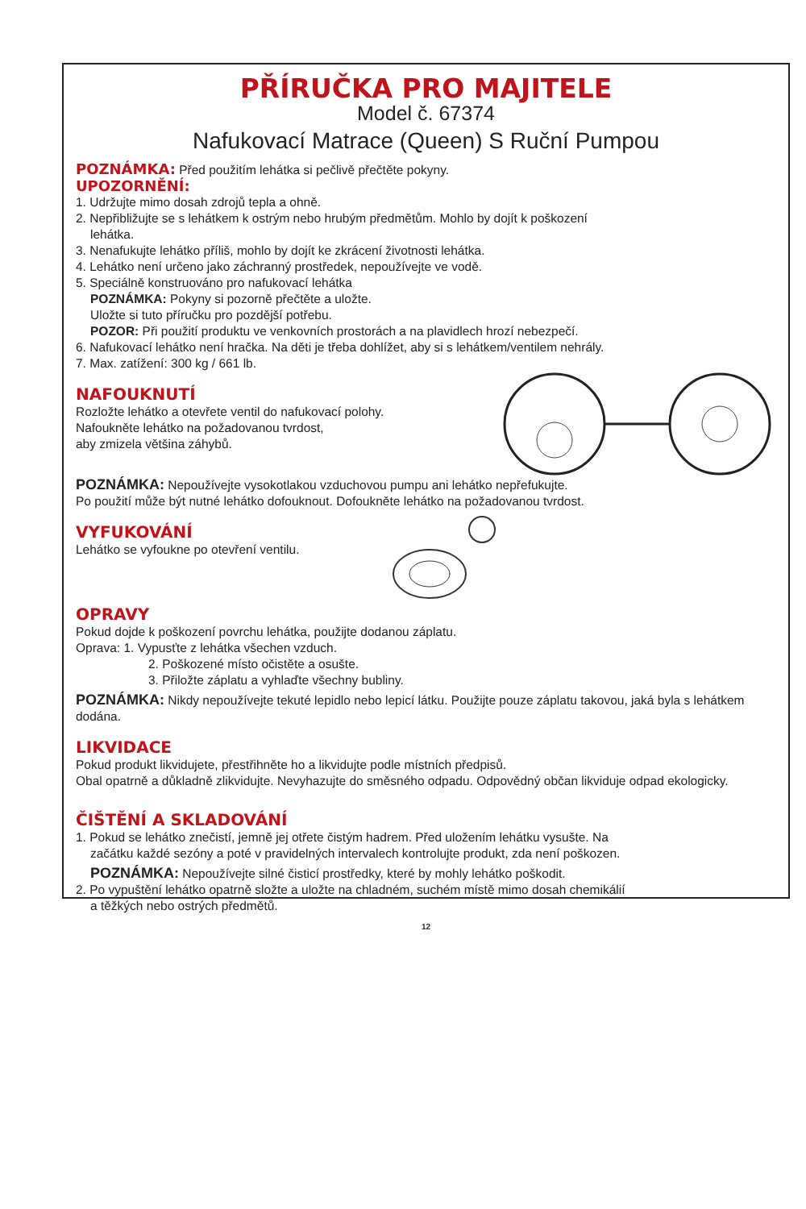PŘÍRUČKA PRO MAJITELE
Model č. 67374
Nafukovací Matrace (Queen) S Ruční Pumpou
POZNÁMKA: Před použitím lehátka si pečlivě přečtěte pokyny.
UPOZORNĚNÍ:
1. Udržujte mimo dosah zdrojů tepla a ohně.
2. Nepřibližujte se s lehátkem k ostrým nebo hrubým předmětům. Mohlo by dojít k poškození
lehátka.
3. Nenafukujte lehátko příliš, mohlo by dojít ke zkrácení životnosti lehátka.
4. Lehátko není určeno jako záchranný prostředek, nepoužívejte ve vodě.
5. Speciálně konstruováno pro nafukovací lehátka
POZNÁMKA: Pokyny si pozorně přečtěte a uložte.
Uložte si tuto příručku pro pozdější potřebu.
POZOR: Při použití produktu ve venkovních prostorách a na plavidlech hrozí nebezpečí.
6. Nafukovací lehátko není hračka. Na děti je třeba dohlížet, aby si s lehátkem/ventilem nehrály.
7. Max. zatížení: 300 kg / 661 lb.
NAFOUKNUTÍ
Rozložte lehátko a otevřete ventil do nafukovací polohy.
Nafoukněte lehátko na požadovanou tvrdost,
aby zmizela většina záhybů.
POZNÁMKA: Nepoužívejte vysokotlakou vzduchovou pumpu ani lehátko nepřefukujte.
Po použití může být nutné lehátko dofouknout. Dofoukněte lehátko na požadovanou tvrdost.
VYFUKOVÁNÍ
Lehátko se vyfoukne po otevření ventilu.
OPRAVY
Pokud dojde k poškození povrchu lehátka, použijte dodanou záplatu.
Oprava: 1. Vypusťte z lehátka všechen vzduch.
2. Poškozené místo očistěte a osušte.
3. Přiložte záplatu a vyhlaďte všechny bubliny.
POZNÁMKA: Nikdy nepoužívejte tekuté lepidlo nebo lepicí látku. Použijte pouze záplatu takovou, jaká byla s lehátkem dodána.
LIKVIDACE
Pokud produkt likvidujete, přestřihněte ho a likvidujte podle místních předpisů.
Obal opatrně a důkladně zlikvidujte. Nevyhazujte do směsného odpadu. Odpovědný občan likviduje odpad ekologicky.
ČIŠTĚNÍ A SKLADOVÁNÍ
1. Pokud se lehátko znečistí, jemně jej otřete čistým hadrem. Před uložením lehátku vysušte. Na
začátku každé sezóny a poté v pravidelných intervalech kontrolujte produkt, zda není poškozen.
POZNÁMKA: Nepoužívejte silné čisticí prostředky, které by mohly lehátko poškodit.
2. Po vypuštění lehátko opatrně složte a uložte na chladném, suchém místě mimo dosah chemikálií
a těžkých nebo ostrých předmětů.
12